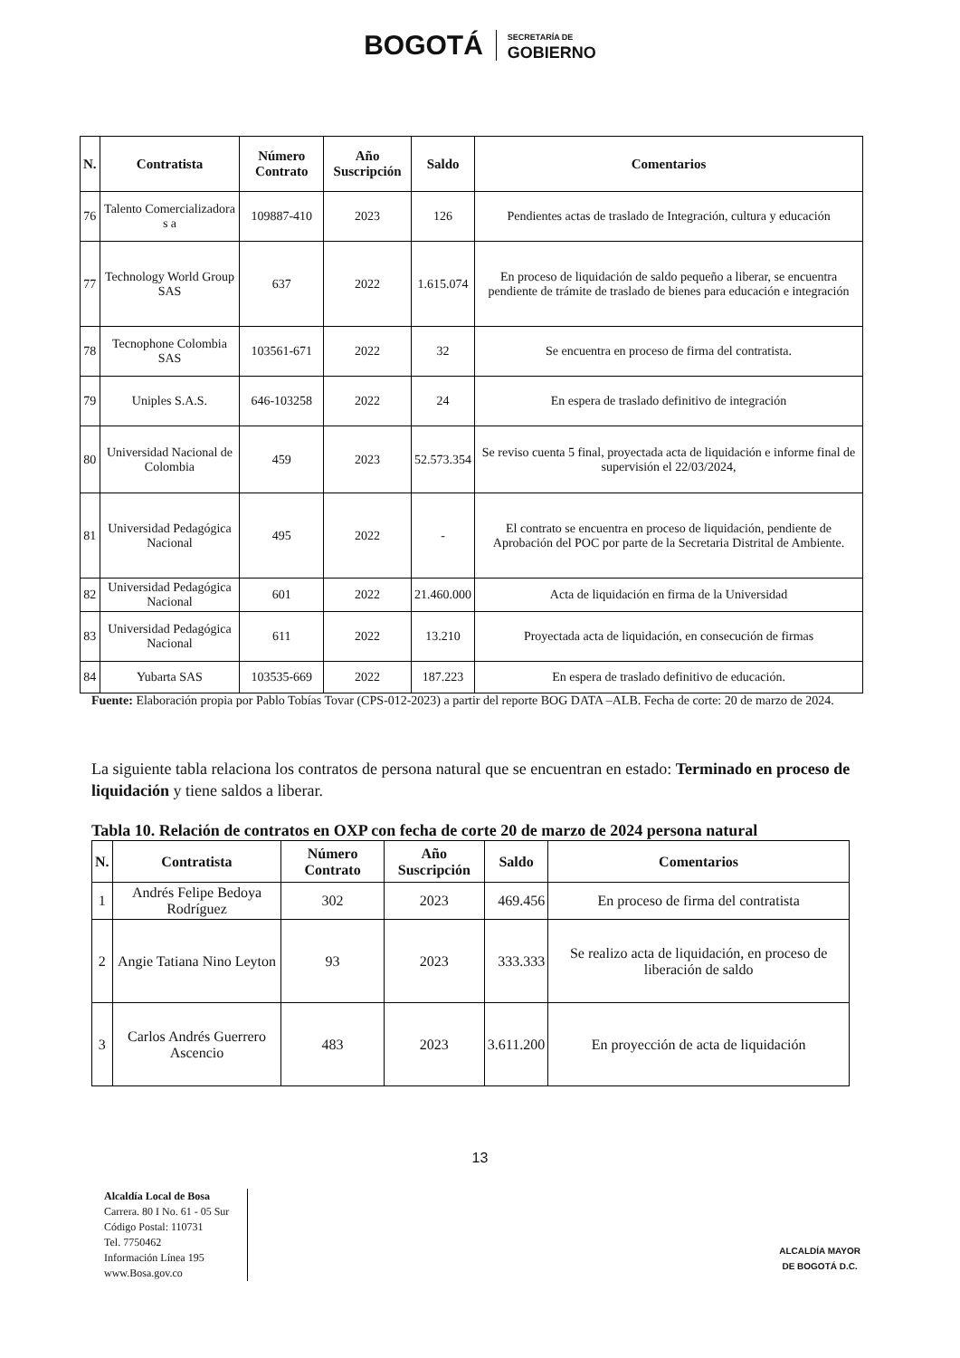BOGOTÁ SECRETARÍA DE
GOBIERNO
| N. | Contratista | Número Contrato | Año Suscripción | Saldo | Comentarios |
| --- | --- | --- | --- | --- | --- |
| 76 | Talento Comercializadora s a | 109887-410 | 2023 | 126 | Pendientes actas de traslado de Integración, cultura y educación |
| 77 | Technology World Group SAS | 637 | 2022 | 1.615.074 | En proceso de liquidación de saldo pequeño a liberar, se encuentra pendiente de trámite de traslado de bienes para educación e integración |
| 78 | Tecnophone Colombia SAS | 103561-671 | 2022 | 32 | Se encuentra en proceso de firma del contratista. |
| 79 | Uniples S.A.S. | 646-103258 | 2022 | 24 | En espera de traslado definitivo de integración |
| 80 | Universidad Nacional de Colombia | 459 | 2023 | 52.573.354 | Se reviso cuenta 5 final, proyectada acta de liquidación e informe final de supervisión el 22/03/2024, |
| 81 | Universidad Pedagógica Nacional | 495 | 2022 | - | El contrato se encuentra en proceso de liquidación, pendiente de Aprobación del POC por parte de la Secretaria Distrital de Ambiente. |
| 82 | Universidad Pedagógica Nacional | 601 | 2022 | 21.460.000 | Acta de liquidación en firma de la Universidad |
| 83 | Universidad Pedagógica Nacional | 611 | 2022 | 13.210 | Proyectada acta de liquidación, en consecución de firmas |
| 84 | Yubarta SAS | 103535-669 | 2022 | 187.223 | En espera de traslado definitivo de educación. |
Fuente: Elaboración propia por Pablo Tobías Tovar (CPS-012-2023) a partir del reporte BOG DATA –ALB. Fecha de corte: 20 de marzo de 2024.
La siguiente tabla relaciona los contratos de persona natural que se encuentran en estado: Terminado en proceso de liquidación y tiene saldos a liberar.
Tabla 10. Relación de contratos en OXP con fecha de corte 20 de marzo de 2024 persona natural
| N. | Contratista | Número Contrato | Año Suscripción | Saldo | Comentarios |
| --- | --- | --- | --- | --- | --- |
| 1 | Andrés Felipe Bedoya Rodríguez | 302 | 2023 | 469.456 | En proceso de firma del contratista |
| 2 | Angie Tatiana Nino Leyton | 93 | 2023 | 333.333 | Se realizo acta de liquidación, en proceso de liberación de saldo |
| 3 | Carlos Andrés Guerrero Ascencio | 483 | 2023 | 3.611.200 | En proyección de acta de liquidación |
13
Alcaldía Local de Bosa
Carrera. 80 I No. 61 - 05 Sur
Código Postal: 110731
Tel. 7750462
Información Línea 195
www.Bosa.gov.co
ALCALDÍA MAYOR
DE BOGOTÁ D.C.